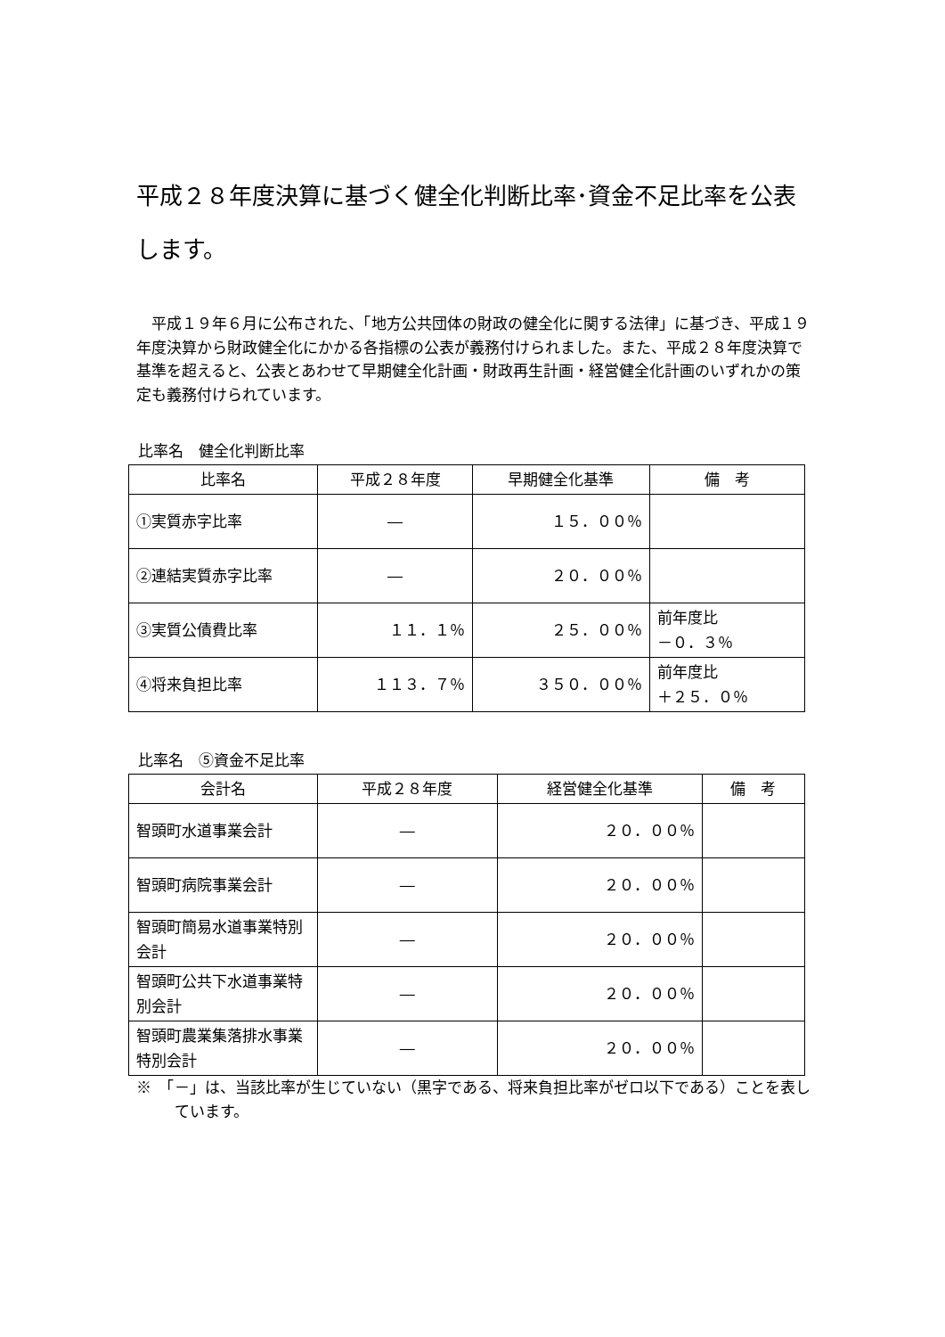平成２８年度決算に基づく健全化判断比率･資金不足比率を公表します。
平成１９年６月に公布された、「地方公共団体の財政の健全化に関する法律」に基づき、平成１９年度決算から財政健全化にかかる各指標の公表が義務付けられました。また、平成２８年度決算で基準を超えると、公表とあわせて早期健全化計画・財政再生計画・経営健全化計画のいずれかの策定も義務付けられています。
比率名　健全化判断比率
| 比率名 | 平成２８年度 | 早期健全化基準 | 備 考 |
| --- | --- | --- | --- |
| ①実質赤字比率 | ― | １５．００％ | |
| ②連結実質赤字比率 | ― | ２０．００％ | |
| ③実質公債費比率 | １１．１％ | ２５．００％ | 前年度比 －０．３％ |
| ④将来負担比率 | １１３．７％ | ３５０．００％ | 前年度比 ＋２５．０％ |
比率名　⑤資金不足比率
| 会計名 | 平成２８年度 | 経営健全化基準 | 備 考 |
| --- | --- | --- | --- |
| 智頭町水道事業会計 | ― | ２０．００％ | |
| 智頭町病院事業会計 | ― | ２０．００％ | |
| 智頭町簡易水道事業特別会計 | ― | ２０．００％ | |
| 智頭町公共下水道事業特別会計 | ― | ２０．００％ | |
| 智頭町農業集落排水事業特別会計 | ― | ２０．００％ | |
※　「－」は、当該比率が生じていない（黒字である、将来負担比率がゼロ以下である）ことを表しています。